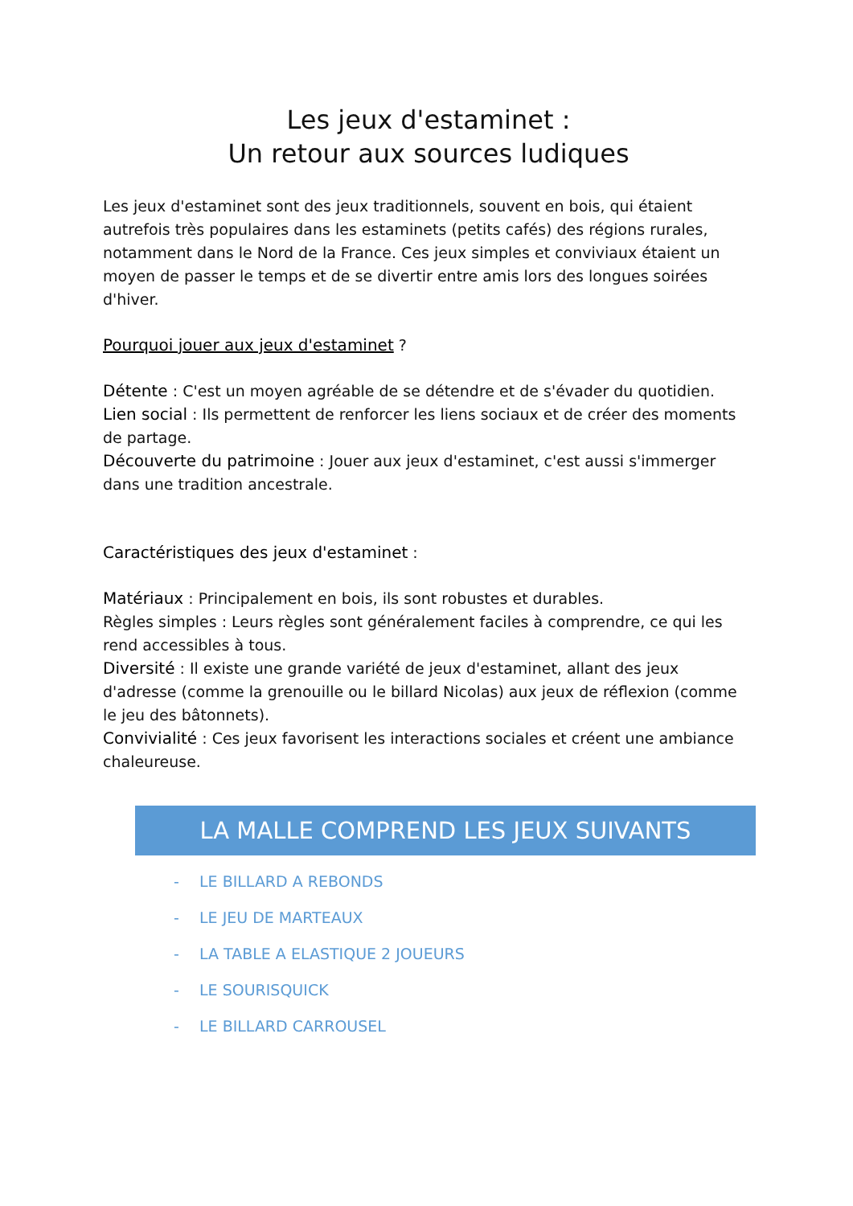Les jeux d'estaminet :
Un retour aux sources ludiques
Les jeux d'estaminet sont des jeux traditionnels, souvent en bois, qui étaient autrefois très populaires dans les estaminets (petits cafés) des régions rurales, notamment dans le Nord de la France. Ces jeux simples et conviviaux étaient un moyen de passer le temps et de se divertir entre amis lors des longues soirées d'hiver.
Pourquoi jouer aux jeux d'estaminet ?
Détente : C'est un moyen agréable de se détendre et de s'évader du quotidien.
Lien social : Ils permettent de renforcer les liens sociaux et de créer des moments de partage.
Découverte du patrimoine : Jouer aux jeux d'estaminet, c'est aussi s'immerger dans une tradition ancestrale.
Caractéristiques des jeux d'estaminet :
Matériaux : Principalement en bois, ils sont robustes et durables.
Règles simples : Leurs règles sont généralement faciles à comprendre, ce qui les rend accessibles à tous.
Diversité : Il existe une grande variété de jeux d'estaminet, allant des jeux d'adresse (comme la grenouille ou le billard Nicolas) aux jeux de réflexion (comme le jeu des bâtonnets).
Convivialité : Ces jeux favorisent les interactions sociales et créent une ambiance chaleureuse.
LA MALLE COMPREND LES JEUX SUIVANTS
- LE BILLARD A REBONDS
- LE JEU DE MARTEAUX
- LA TABLE A ELASTIQUE 2 JOUEURS
- LE SOURISQUICK
- LE BILLARD CARROUSEL